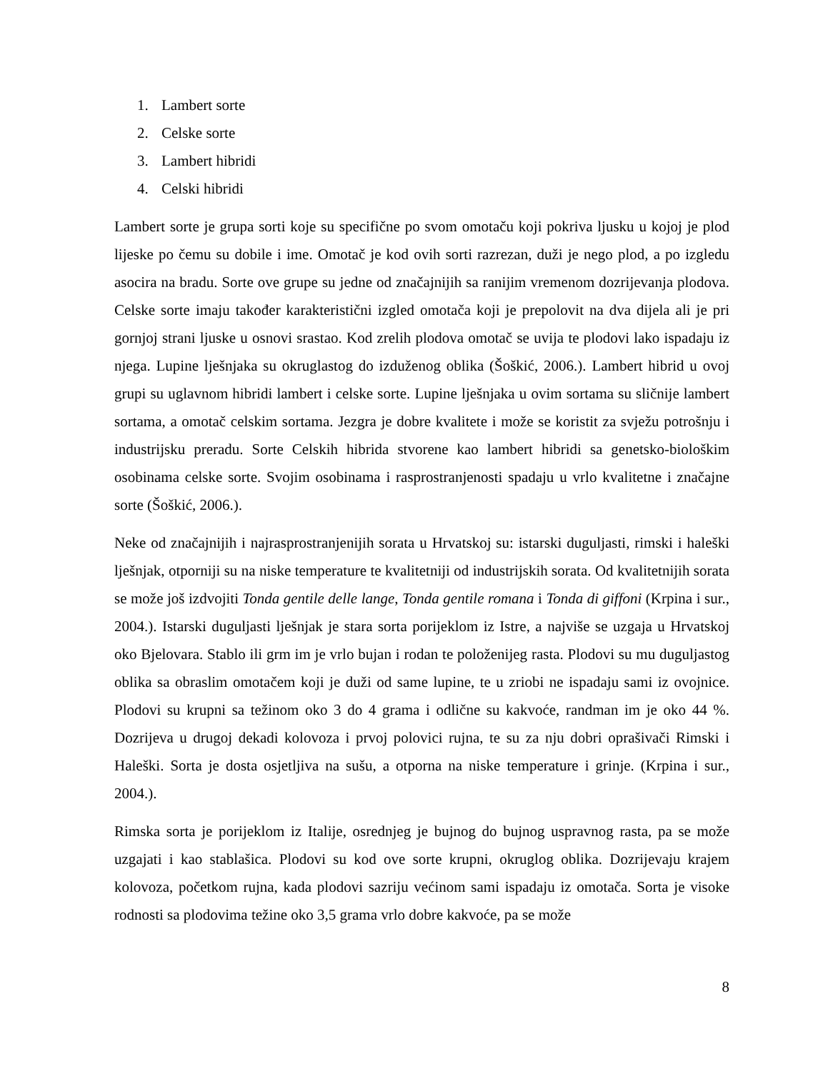1. Lambert sorte
2. Celske sorte
3. Lambert hibridi
4. Celski hibridi
Lambert sorte je grupa sorti koje su specifične po svom omotaču koji pokriva ljusku u kojoj je plod lijeske po čemu su dobile i ime. Omotač je kod ovih sorti razrezan, duži je nego plod, a po izgledu asocira na bradu. Sorte ove grupe su jedne od značajnijih sa ranijim vremenom dozrijevanja plodova. Celske sorte imaju također karakteristični izgled omotača koji je prepolovit na dva dijela ali je pri gornjoj strani ljuske u osnovi srastao. Kod zrelih plodova omotač se uvija te plodovi lako ispadaju iz njega. Lupine lješnjaka su okruglastog do izduženog oblika (Šoškić, 2006.). Lambert hibrid u ovoj grupi su uglavnom hibridi lambert i celske sorte. Lupine lješnjaka u ovim sortama su sličnije lambert sortama, a omotač celskim sortama. Jezgra je dobre kvalitete i može se koristit za svježu potrošnju i industrijsku preradu. Sorte Celskih hibrida stvorene kao lambert hibridi sa genetsko-biološkim osobinama celske sorte. Svojim osobinama i rasprostranjenosti spadaju u vrlo kvalitetne i značajne sorte (Šoškić, 2006.).
Neke od značajnijih i najrasprostranjenijih sorata u Hrvatskoj su: istarski duguljasti, rimski i haleški lješnjak, otporniji su na niske temperature te kvalitetniji od industrijskih sorata. Od kvalitetnijih sorata se može još izdvojiti Tonda gentile delle lange, Tonda gentile romana i Tonda di giffoni (Krpina i sur., 2004.). Istarski duguljasti lješnjak je stara sorta porijeklom iz Istre, a najviše se uzgaja u Hrvatskoj oko Bjelovara. Stablo ili grm im je vrlo bujan i rodan te položenijeg rasta. Plodovi su mu duguljastog oblika sa obraslim omotačem koji je duži od same lupine, te u zriobi ne ispadaju sami iz ovojnice. Plodovi su krupni sa težinom oko 3 do 4 grama i odlične su kakvoće, randman im je oko 44 %. Dozrijeva u drugoj dekadi kolovoza i prvoj polovici rujna, te su za nju dobri oprašivači Rimski i Haleški. Sorta je dosta osjetljiva na sušu, a otporna na niske temperature i grinje. (Krpina i sur., 2004.).
Rimska sorta je porijeklom iz Italije, osrednjeg je bujnog do bujnog uspravnog rasta, pa se može uzgajati i kao stablašica. Plodovi su kod ove sorte krupni, okruglog oblika. Dozrijevaju krajem kolovoza, početkom rujna, kada plodovi sazriju većinom sami ispadaju iz omotača. Sorta je visoke rodnosti sa plodovima težine oko 3,5 grama vrlo dobre kakvoće, pa se može
8